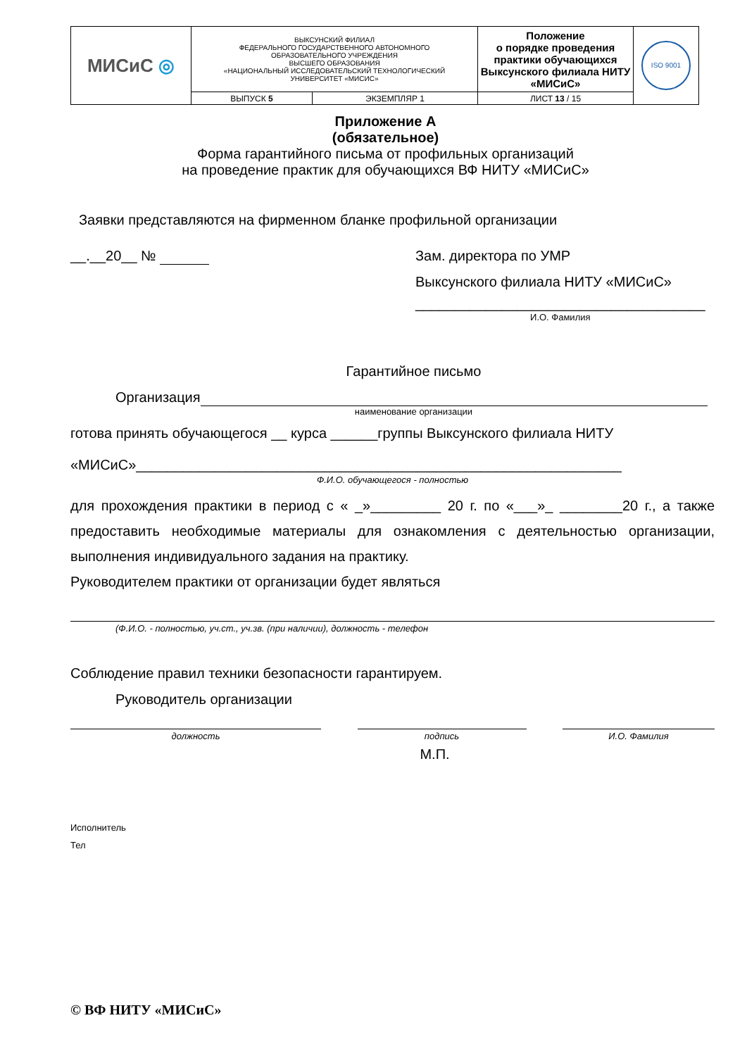| МИСиС ◎ | ВЫКСУНСКИЙ ФИЛИАЛ ФЕДЕРАЛЬНОГО ГОСУДАРСТВЕННОГО АВТОНОМНОГО ОБРАЗОВАТЕЛЬНОГО УЧРЕЖДЕНИЯ ВЫСШЕГО ОБРАЗОВАНИЯ «НАЦИОНАЛЬНЫЙ ИССЛЕДОВАТЕЛЬСКИЙ ТЕХНОЛОГИЧЕСКИЙ УНИВЕРСИТЕТ «МИСИС» | | Положение о порядке проведения практики обучающихся Выксунского филиала НИТУ «МИСиС» | ISO 9001 |
| | ВЫПУСК 5 | ЭКЗЕМПЛЯР 1 | ЛИСТ 13 / 15 | |
Приложение А
(обязательное)
Форма гарантийного письма от профильных организаций
на проведение практик для обучающихся ВФ НИТУ «МИСиС»
Заявки представляются на фирменном бланке профильной организации
__.__20__ № Зам. директора по УМР
Выксунского филиала НИТУ «МИСиС»
_____________________________________
И.О. Фамилия
Гарантийное письмо
Организация
наименование организации
готова принять обучающегося __ курса ______группы Выксунского филиала НИТУ
«МИСиС»______________________________________________________________
Ф.И.О. обучающегося - полностью
для прохождения практики в период с « _»_________ 20 г. по «___»_ ________20 г., а также предоставить необходимые материалы для ознакомления с деятельностью организации, выполнения индивидуального задания на практику.
Руководителем практики от организации будет являться
(Ф.И.О. - полностью, уч.ст., уч.зв. (при наличии), должность - телефон
Соблюдение правил техники безопасности гарантируем.
Руководитель организации
должность подпись И.О. Фамилия
М.П.
Исполнитель
Тел
© ВФ НИТУ «МИСиС»